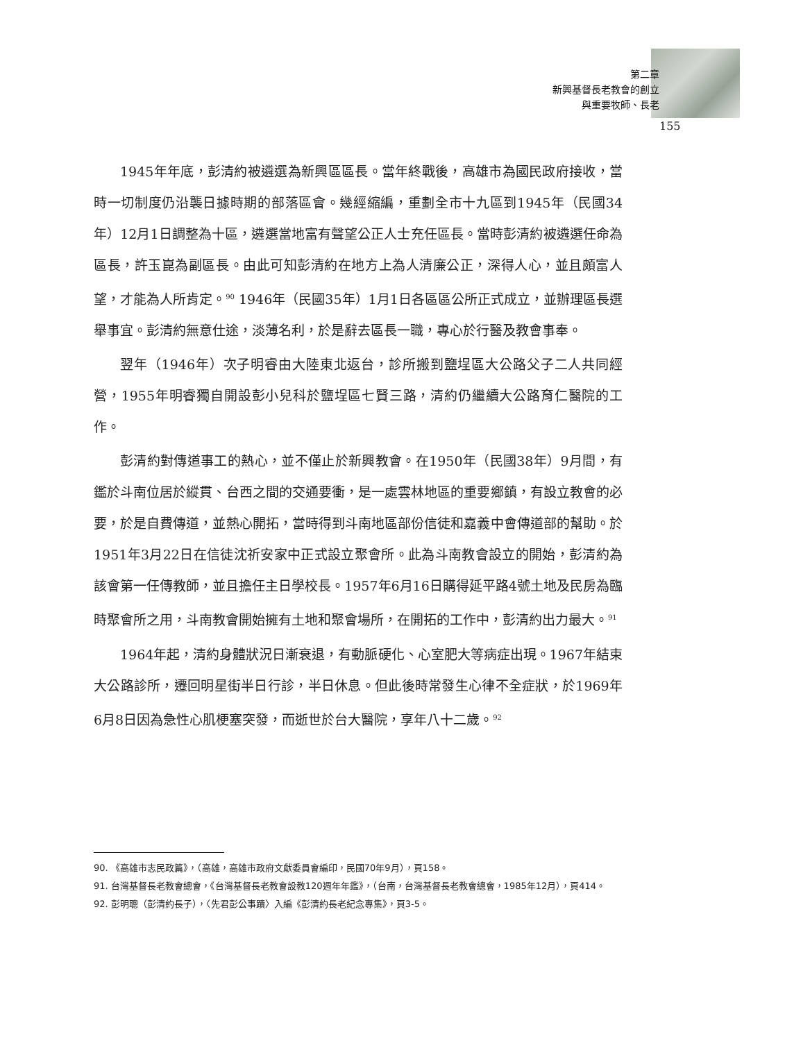第二章
新興基督長老教會的創立
與重要牧師、長老
155
1945年年底，彭清約被遴選為新興區區長。當年終戰後，高雄市為國民政府接收，當時一切制度仍沿襲日據時期的部落區會。幾經縮編，重劃全市十九區到1945年（民國34年）12月1日調整為十區，遴選當地富有聲望公正人士充任區長。當時彭清約被遴選任命為區長，許玉崑為副區長。由此可知彭清約在地方上為人清廉公正，深得人心，並且頗富人望，才能為人所肯定。<sup>90</sup> 1946年（民國35年）1月1日各區區公所正式成立，並辦理區長選舉事宜。彭清約無意仕途，淡薄名利，於是辭去區長一職，專心於行醫及教會事奉。
翌年（1946年）次子明睿由大陸東北返台，診所搬到鹽埕區大公路父子二人共同經營，1955年明睿獨自開設彭小兒科於鹽埕區七賢三路，清約仍繼續大公路育仁醫院的工作。
彭清約對傳道事工的熱心，並不僅止於新興教會。在1950年（民國38年）9月間，有鑑於斗南位居於縱貫、台西之間的交通要衝，是一處雲林地區的重要鄉鎮，有設立教會的必要，於是自費傳道，並熱心開拓，當時得到斗南地區部份信徒和嘉義中會傳道部的幫助。於1951年3月22日在信徒沈祈安家中正式設立聚會所。此為斗南教會設立的開始，彭清約為該會第一任傳教師，並且擔任主日學校長。1957年6月16日購得延平路4號土地及民房為臨時聚會所之用，斗南教會開始擁有土地和聚會場所，在開拓的工作中，彭清約出力最大。<sup>91</sup>
1964年起，清約身體狀況日漸衰退，有動脈硬化、心室肥大等病症出現。1967年結束大公路診所，遷回明星街半日行診，半日休息。但此後時常發生心律不全症狀，於1969年6月8日因為急性心肌梗塞突發，而逝世於台大醫院，享年八十二歲。<sup>92</sup>
90. 《高雄市志民政篇》，（高雄，高雄市政府文獻委員會編印，民國70年9月），頁158。
91. 台灣基督長老教會總會，《台灣基督長老教會設教120週年年鑑》，（台南，台灣基督長老教會總會，1985年12月），頁414。
92. 彭明聰（彭清約長子），〈先君彭公事蹟〉入編《彭清約長老紀念專集》，頁3-5。